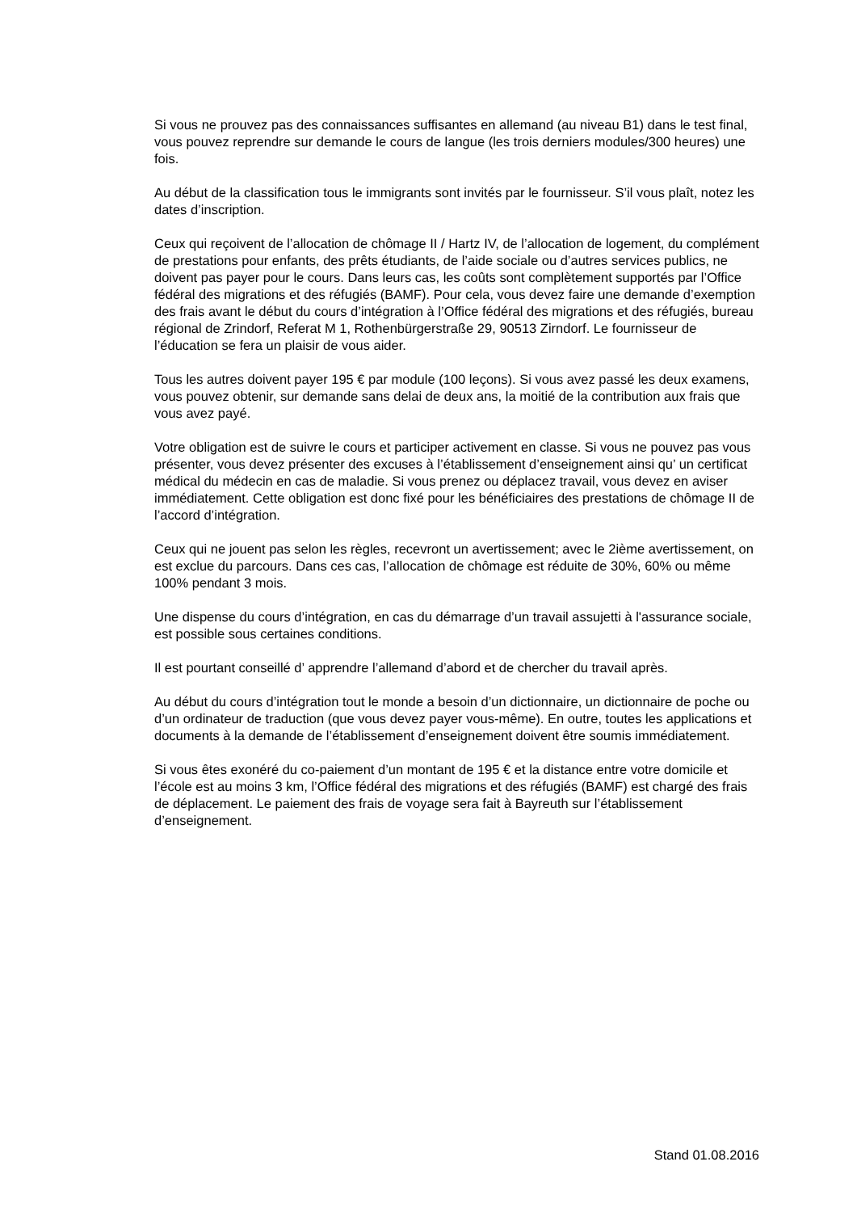Si vous ne prouvez pas des connaissances suffisantes en allemand (au niveau B1) dans le test final, vous pouvez reprendre sur demande le cours de langue (les trois derniers modules/300 heures) une fois.
Au début de la classification tous le immigrants sont invités par le fournisseur. S’il vous plaît, notez les dates d’inscription.
Ceux qui reçoivent de l’allocation de chômage II / Hartz IV, de l’allocation de logement, du complément de prestations pour enfants, des prêts étudiants, de l’aide sociale ou d’autres services publics, ne doivent pas payer pour le cours. Dans leurs cas, les coûts sont complètement supportés par l’Office fédéral des migrations et des réfugiés (BAMF). Pour cela, vous devez faire une demande d’exemption des frais avant le début du cours d’intégration à l’Office fédéral des migrations et des réfugiés, bureau régional de Zrindorf, Referat M 1, Rothenbürgerstraße 29, 90513 Zirndorf. Le fournisseur de l’éducation se fera un plaisir de vous aider.
Tous les autres doivent payer 195 € par module (100 leçons). Si vous avez passé les deux examens, vous pouvez obtenir, sur demande sans delai de deux ans, la moitié de la contribution aux frais que vous avez payé.
Votre obligation est de suivre le cours et participer activement en classe. Si vous ne pouvez pas vous présenter, vous devez présenter des excuses à l’établissement d’enseignement ainsi qu’ un certificat médical du médecin en cas de maladie. Si vous prenez ou déplacez travail, vous devez en aviser immédiatement. Cette obligation est donc fixé pour les bénéficiaires des prestations de chômage II de l’accord d’intégration.
Ceux qui ne jouent pas selon les règles, recevront un avertissement; avec le 2ième avertissement, on est exclue du parcours. Dans ces cas, l’allocation de chômage est réduite de 30%, 60% ou même 100% pendant 3 mois.
Une dispense du cours d’intégration, en cas du démarrage d’un travail assujetti à l'assurance sociale, est possible sous certaines conditions.
Il est pourtant conseillé d’ apprendre l’allemand d’abord et de chercher du travail après.
Au début du cours d’intégration tout le monde a besoin d’un dictionnaire, un dictionnaire de poche ou d’un ordinateur de traduction (que vous devez payer vous-même). En outre, toutes les applications et documents à la demande de l’établissement d’enseignement doivent être soumis immédiatement.
Si vous êtes exonéré du co-paiement d’un montant de 195 € et la distance entre votre domicile et l’école est au moins 3 km, l’Office fédéral des migrations et des réfugiés (BAMF) est chargé des frais de déplacement. Le paiement des frais de voyage sera fait à Bayreuth sur l’établissement d’enseignement.
Stand 01.08.2016